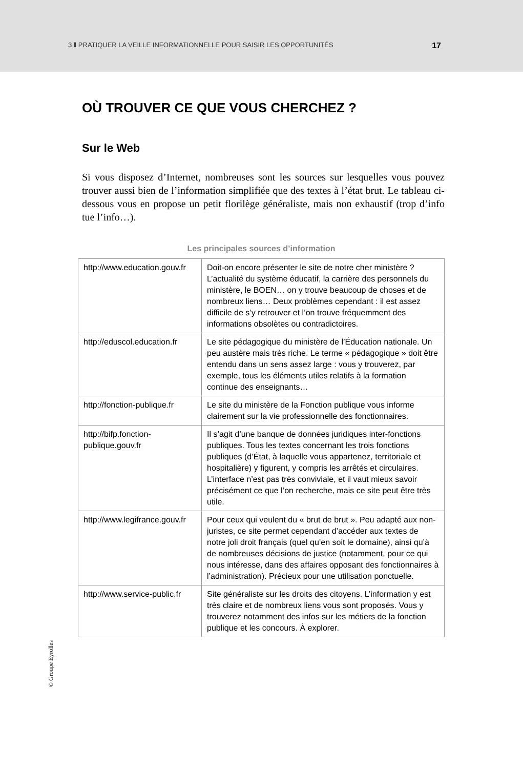3 ‖ PRATIQUER LA VEILLE INFORMATIONNELLE POUR SAISIR LES OPPORTUNITÉS 17
OÙ TROUVER CE QUE VOUS CHERCHEZ ?
Sur le Web
Si vous disposez d’Internet, nombreuses sont les sources sur lesquelles vous pouvez trouver aussi bien de l’information simplifiée que des textes à l’état brut. Le tableau ci-dessous vous en propose un petit florilège généraliste, mais non exhaustif (trop d’info tue l’info…).
Les principales sources d’information
| http://www.education.gouv.fr | Doit-on encore présenter le site de notre cher ministère ? L’actualité du système éducatif, la carrière des personnels du ministère, le BOEN… on y trouve beaucoup de choses et de nombreux liens… Deux problèmes cependant : il est assez difficile de s’y retrouver et l’on trouve fréquemment des informations obsolètes ou contradictoires. |
| http://eduscol.education.fr | Le site pédagogique du ministère de l’Éducation nationale. Un peu austère mais très riche. Le terme « pédagogique » doit être entendu dans un sens assez large : vous y trouverez, par exemple, tous les éléments utiles relatifs à la formation continue des enseignants… |
| http://fonction-publique.fr | Le site du ministère de la Fonction publique vous informe clairement sur la vie professionnelle des fonctionnaires. |
| http://bifp.fonction-publique.gouv.fr | Il s’agit d’une banque de données juridiques inter-fonctions publiques. Tous les textes concernant les trois fonctions publiques (d’État, à laquelle vous appartenez, territoriale et hospitalière) y figurent, y compris les arrêtés et circulaires. L’interface n’est pas très conviviale, et il vaut mieux savoir précisément ce que l’on recherche, mais ce site peut être très utile. |
| http://www.legifrance.gouv.fr | Pour ceux qui veulent du « brut de brut ». Peu adapté aux non-juristes, ce site permet cependant d’accéder aux textes de notre joli droit français (quel qu’en soit le domaine), ainsi qu’à de nombreuses décisions de justice (notamment, pour ce qui nous intéresse, dans des affaires opposant des fonctionnaires à l’administration). Précieux pour une utilisation ponctuelle. |
| http://www.service-public.fr | Site généraliste sur les droits des citoyens. L’information y est très claire et de nombreux liens vous sont proposés. Vous y trouverez notamment des infos sur les métiers de la fonction publique et les concours. À explorer. |
© Groupe Eyrolles